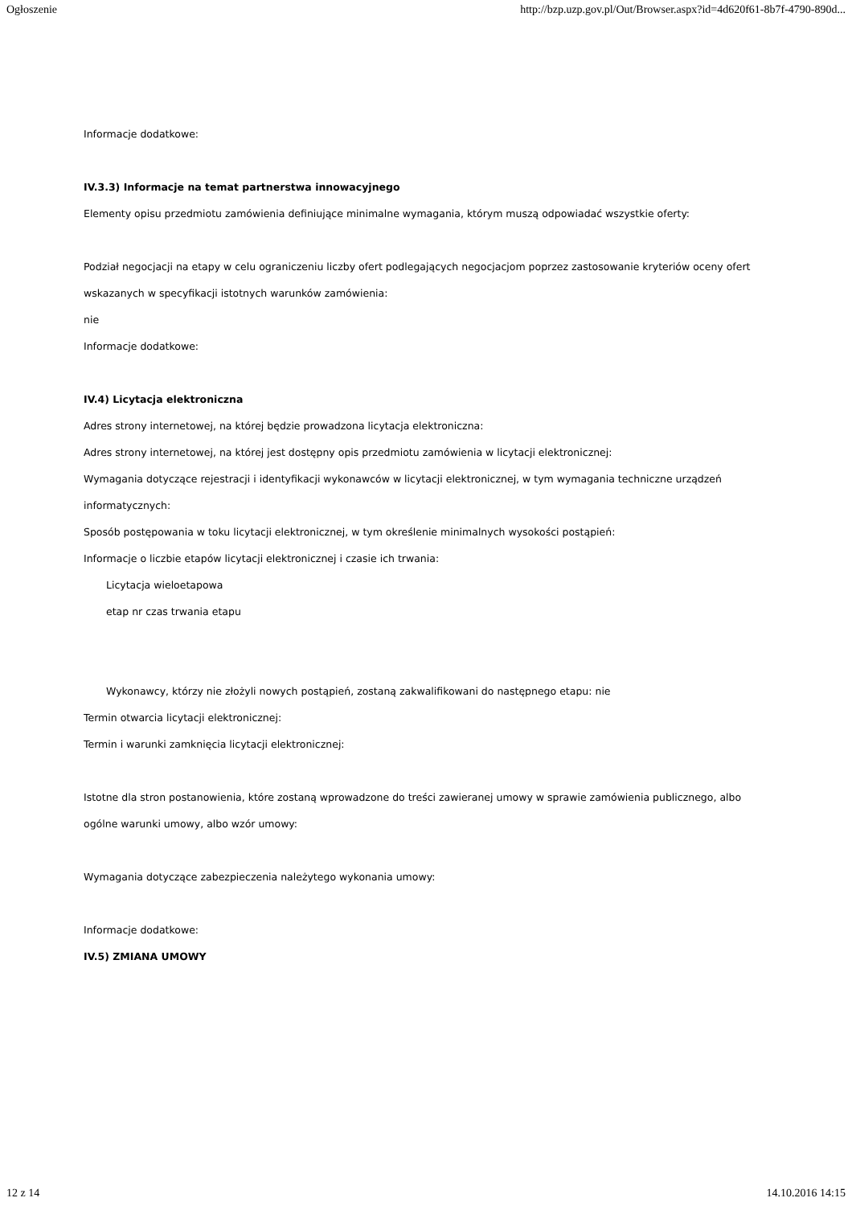Ogłoszenie http://bzp.uzp.gov.pl/Out/Browser.aspx?id=4d620f61-8b7f-4790-890d...
Informacje dodatkowe:
IV.3.3) Informacje na temat partnerstwa innowacyjnego
Elementy opisu przedmiotu zamówienia definiujące minimalne wymagania, którym muszą odpowiadać wszystkie oferty:
Podział negocjacji na etapy w celu ograniczeniu liczby ofert podlegających negocjacjom poprzez zastosowanie kryteriów oceny ofert wskazanych w specyfikacji istotnych warunków zamówienia:
nie
Informacje dodatkowe:
IV.4) Licytacja elektroniczna
Adres strony internetowej, na której będzie prowadzona licytacja elektroniczna:
Adres strony internetowej, na której jest dostępny opis przedmiotu zamówienia w licytacji elektronicznej:
Wymagania dotyczące rejestracji i identyfikacji wykonawców w licytacji elektronicznej, w tym wymagania techniczne urządzeń informatycznych:
Sposób postępowania w toku licytacji elektronicznej, w tym określenie minimalnych wysokości postąpień:
Informacje o liczbie etapów licytacji elektronicznej i czasie ich trwania:
Licytacja wieloetapowa
etap nr czas trwania etapu
Wykonawcy, którzy nie złożyli nowych postąpień, zostaną zakwalifikowani do następnego etapu: nie
Termin otwarcia licytacji elektronicznej:
Termin i warunki zamknięcia licytacji elektronicznej:
Istotne dla stron postanowienia, które zostaną wprowadzone do treści zawieranej umowy w sprawie zamówienia publicznego, albo ogólne warunki umowy, albo wzór umowy:
Wymagania dotyczące zabezpieczenia należytego wykonania umowy:
Informacje dodatkowe:
IV.5) ZMIANA UMOWY
12 z 14 14.10.2016 14:15